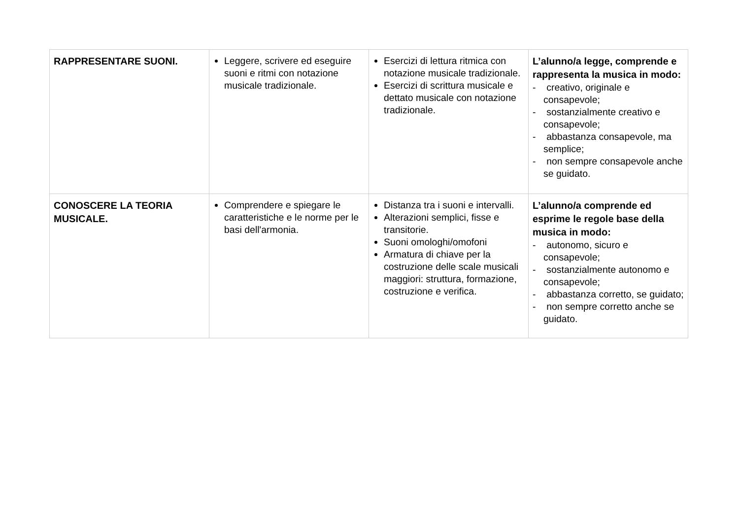| RAPPRESENTARE SUONI. | Leggere, scrivere ed eseguire suoni e ritmi con notazione musicale tradizionale. | Esercizi di lettura ritmica con notazione musicale tradizionale. Esercizi di scrittura musicale e dettato musicale con notazione tradizionale. | L’alunno/a legge, comprende e rappresenta la musica in modo: - creativo, originale e consapevole; - sostanzialmente creativo e consapevole; - abbastanza consapevole, ma semplice; - non sempre consapevole anche se guidato. |
| CONOSCERE LA TEORIA MUSICALE. | Comprendere e spiegare le caratteristiche e le norme per le basi dell'armonia. | Distanza tra i suoni e intervalli. Alterazioni semplici, fisse e transitorie. Suoni omologhi/omofoni Armatura di chiave per la costruzione delle scale musicali maggiori: struttura, formazione, costruzione e verifica. | L’alunno/a comprende ed esprime le regole base della musica in modo: - autonomo, sicuro e consapevole; - sostanzialmente autonomo e consapevole; - abbastanza corretto, se guidato; - non sempre corretto anche se guidato. |